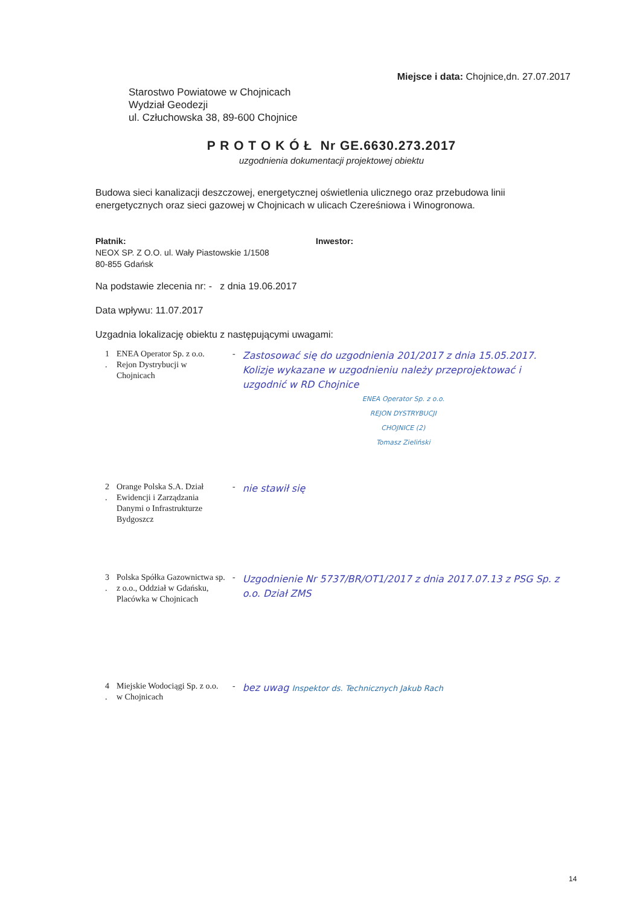Miejsce i data: Chojnice,dn. 27.07.2017
Starostwo Powiatowe w Chojnicach
Wydział Geodezji
ul. Człuchowska 38, 89-600 Chojnice
P R O T O K Ó Ł Nr GE.6630.273.2017
uzgodnienia dokumentacji projektowej obiektu
Budowa sieci kanalizacji deszczowej, energetycznej oświetlenia ulicznego oraz przebudowa linii energetycznych oraz sieci gazowej w Chojnicach w ulicach Czereśniowa i Winogronowa.
Płatnik:
NEOX SP. Z O.O. ul. Wały Piastowskie 1/1508
80-855 Gdańsk
Inwestor:
Na podstawie zlecenia nr: - z dnia 19.06.2017
Data wpływu: 11.07.2017
Uzgadnia lokalizację obiektu z następującymi uwagami:
| 1 . | ENEA Operator Sp. z o.o. Rejon Dystrybucji w Chojnicach | - | Zastosować się do uzgodnienia 201/2017 z dnia 15.05.2017. Kolizje wykazane w uzgodnieniu należy przeprojektować i uzgodnić w RD Chojnice ENEA Operator Sp. z o.o. REJON DYSTRYBUCJI CHOJNICE (2) Tomasz Zieliński |
| 2 . | Orange Polska S.A. Dział Ewidencji i Zarządzania Danymi o Infrastrukturze Bydgoszcz | - | nie stawił się |
| 3 . | Polska Spółka Gazownictwa sp. z o.o., Oddział w Gdańsku, Placówka w Chojnicach | - | Uzgodnienie Nr 5737/BR/OT1/2017 z dnia 2017.07.13 z PSG Sp. z o.o. Dział ZMS |
| 4 . | Miejskie Wodociągi Sp. z o.o. w Chojnicach | - | bez uwag Inspektor ds. Technicznych Jakub Rach |
14